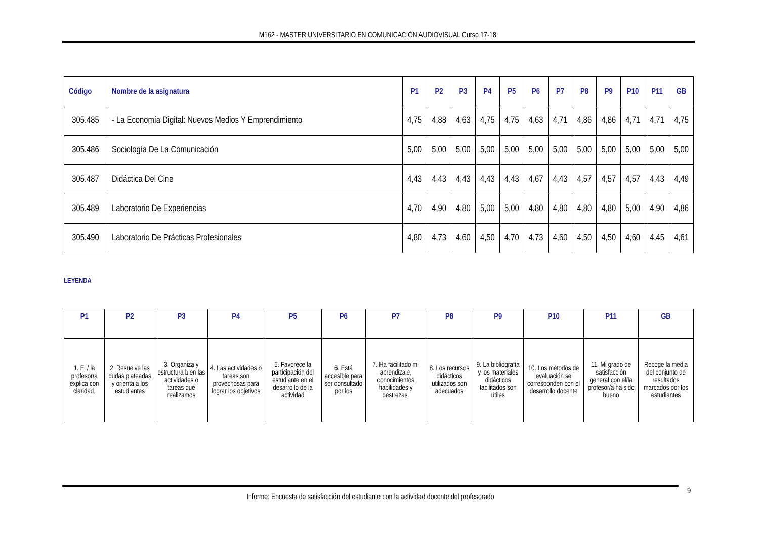M162 - MASTER UNIVERSITARIO EN COMUNICACIÓN AUDIOVISUAL Curso 17-18.
| Código | Nombre de la asignatura | P1 | P2 | P3 | P4 | P5 | P6 | P7 | P8 | P9 | P10 | P11 | GB |
| --- | --- | --- | --- | --- | --- | --- | --- | --- | --- | --- | --- | --- | --- |
| 305.485 | - La Economía Digital: Nuevos Medios Y Emprendimiento | 4,75 | 4,88 | 4,63 | 4,75 | 4,75 | 4,63 | 4,71 | 4,86 | 4,86 | 4,71 | 4,71 | 4,75 |
| 305.486 | Sociología De La Comunicación | 5,00 | 5,00 | 5,00 | 5,00 | 5,00 | 5,00 | 5,00 | 5,00 | 5,00 | 5,00 | 5,00 | 5,00 |
| 305.487 | Didáctica Del Cine | 4,43 | 4,43 | 4,43 | 4,43 | 4,43 | 4,67 | 4,43 | 4,57 | 4,57 | 4,57 | 4,43 | 4,49 |
| 305.489 | Laboratorio De Experiencias | 4,70 | 4,90 | 4,80 | 5,00 | 5,00 | 4,80 | 4,80 | 4,80 | 4,80 | 5,00 | 4,90 | 4,86 |
| 305.490 | Laboratorio De Prácticas Profesionales | 4,80 | 4,73 | 4,60 | 4,50 | 4,70 | 4,73 | 4,60 | 4,50 | 4,50 | 4,60 | 4,45 | 4,61 |
LEYENDA
| P1 | P2 | P3 | P4 | P5 | P6 | P7 | P8 | P9 | P10 | P11 | GB |
| --- | --- | --- | --- | --- | --- | --- | --- | --- | --- | --- | --- |
| 1. El / la profesor/a explica con claridad. | 2. Resuelve las dudas plateadas y orienta a los estudiantes | 3. Organiza y estructura bien las actividades o tareas que realizamos | 4. Las actividades o tareas son provechosas para lograr los objetivos | 5. Favorece la participación del estudiante en el desarrollo de la actividad | 6. Está accesible para ser consultado por los | 7. Ha facilitado mi aprendizaje, conocimientos habilidades y destrezas. | 8. Los recursos didácticos utilizados son adecuados | 9. La bibliografía y los materiales didácticos facilitados son útiles | 10. Los métodos de evaluación se corresponden con el desarrollo docente | 11. Mi grado de satisfacción general con el/la profesor/a ha sido bueno | Recoge la media del conjunto de resultados marcados por los estudiantes |
Informe: Encuesta de satisfacción del estudiante con la actividad docente del profesorado 9